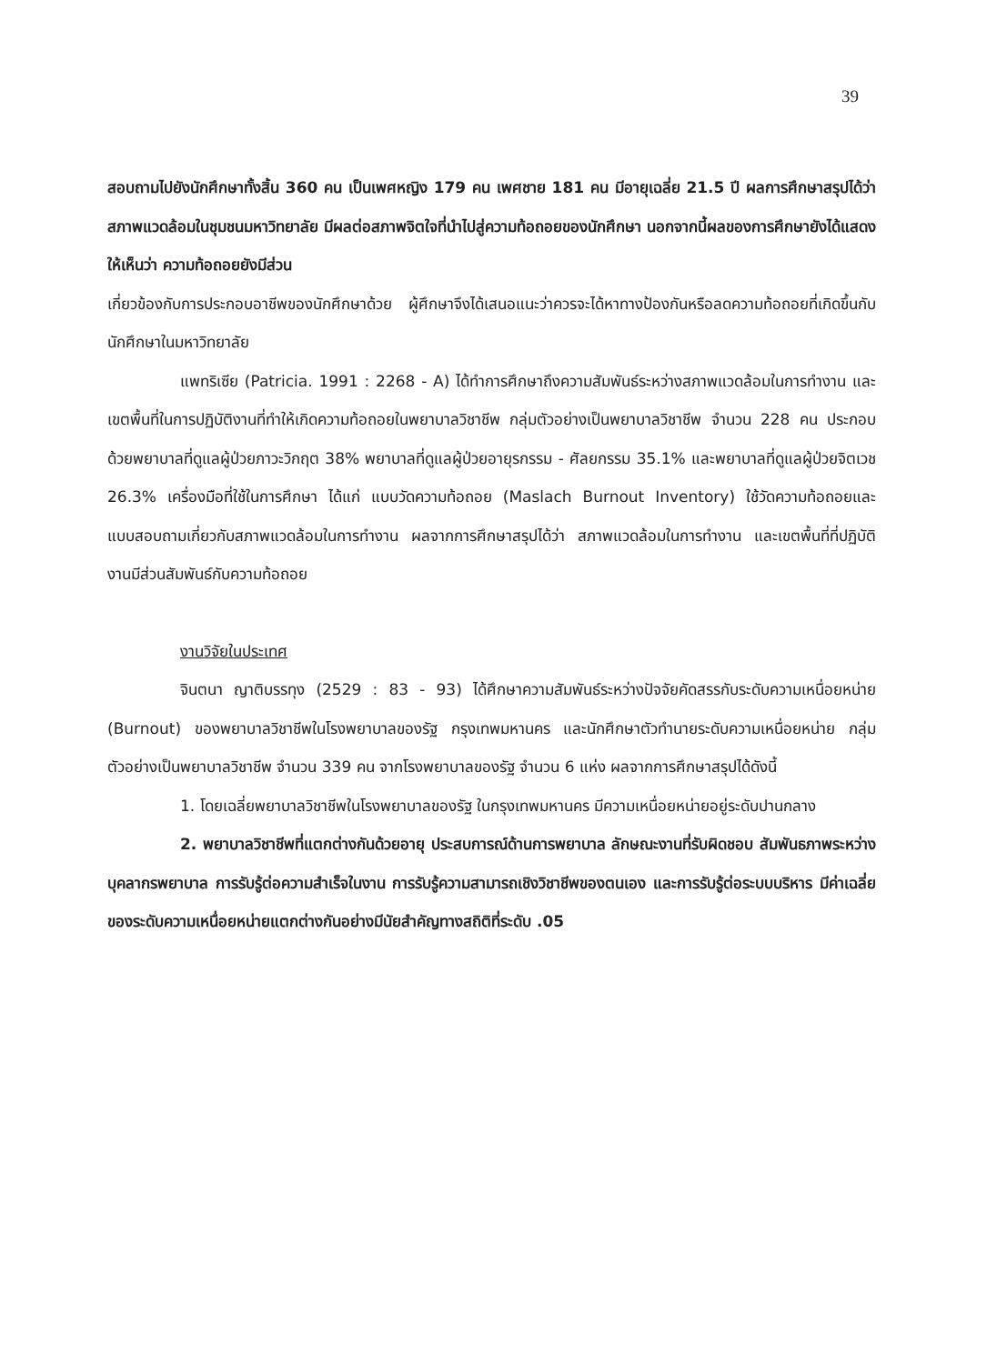39
สอบถามไปยังนักศึกษาทั้งสิ้น 360 คน เป็นเพศหญิง 179 คน เพศชาย 181 คน มีอายุเฉลี่ย 21.5 ปี ผลการศึกษาสรุปได้ว่า สภาพแวดล้อมในชุมชนมหาวิทยาลัย มีผลต่อสภาพจิตใจที่นำไปสู่ความท้อถอยของนักศึกษา นอกจากนี้ผลของการศึกษายังได้แสดงให้เห็นว่า ความท้อถอยยังมีส่วน
เกี่ยวข้องกับการประกอบอาชีพของนักศึกษาด้วย ผู้ศึกษาจึงได้เสนอแนะว่าควรจะได้หาทางป้องกันหรือลดความท้อถอยที่เกิดขึ้นกับนักศึกษาในมหาวิทยาลัย
แพทริเซีย (Patricia. 1991 : 2268 - A) ได้ทำการศึกษาถึงความสัมพันธ์ระหว่างสภาพแวดล้อมในการทำงาน และเขตพื้นที่ในการปฏิบัติงานที่ทำให้เกิดความท้อถอยในพยาบาลวิชาชีพ กลุ่มตัวอย่างเป็นพยาบาลวิชาชีพ จำนวน 228 คน ประกอบด้วยพยาบาลที่ดูแลผู้ป่วยภาวะวิกฤต 38% พยาบาลที่ดูแลผู้ป่วยอายุรกรรม - ศัลยกรรม 35.1% และพยาบาลที่ดูแลผู้ป่วยจิตเวช 26.3% เครื่องมือที่ใช้ในการศึกษา ได้แก่ แบบวัดความท้อถอย (Maslach Burnout Inventory) ใช้วัดความท้อถอยและแบบสอบถามเกี่ยวกับสภาพแวดล้อมในการทำงาน ผลจากการศึกษาสรุปได้ว่า สภาพแวดล้อมในการทำงาน และเขตพื้นที่ที่ปฏิบัติงานมีส่วนสัมพันธ์กับความท้อถอย
งานวิจัยในประเทศ
จินตนา ญาติบรรทุง (2529 : 83 - 93) ได้ศึกษาความสัมพันธ์ระหว่างปัจจัยคัดสรรกับระดับความเหนื่อยหน่าย (Burnout) ของพยาบาลวิชาชีพในโรงพยาบาลของรัฐ กรุงเทพมหานคร และนักศึกษาตัวทำนายระดับความเหนื่อยหน่าย กลุ่มตัวอย่างเป็นพยาบาลวิชาชีพ จำนวน 339 คน จากโรงพยาบาลของรัฐ จำนวน 6 แห่ง ผลจากการศึกษาสรุปได้ดังนี้
1. โดยเฉลี่ยพยาบาลวิชาชีพในโรงพยาบาลของรัฐ ในกรุงเทพมหานคร มีความเหนื่อยหน่ายอยู่ระดับปานกลาง
2. พยาบาลวิชาชีพที่แตกต่างกันด้วยอายุ ประสบการณ์ด้านการพยาบาล ลักษณะงานที่รับผิดชอบ สัมพันธภาพระหว่างบุคลากรพยาบาล การรับรู้ต่อความสำเร็จในงาน การรับรู้ความสามารถเชิงวิชาชีพของตนเอง และการรับรู้ต่อระบบบริหาร มีค่าเฉลี่ยของระดับความเหนื่อยหน่ายแตกต่างกันอย่างมีนัยสำคัญทางสถิติที่ระดับ .05